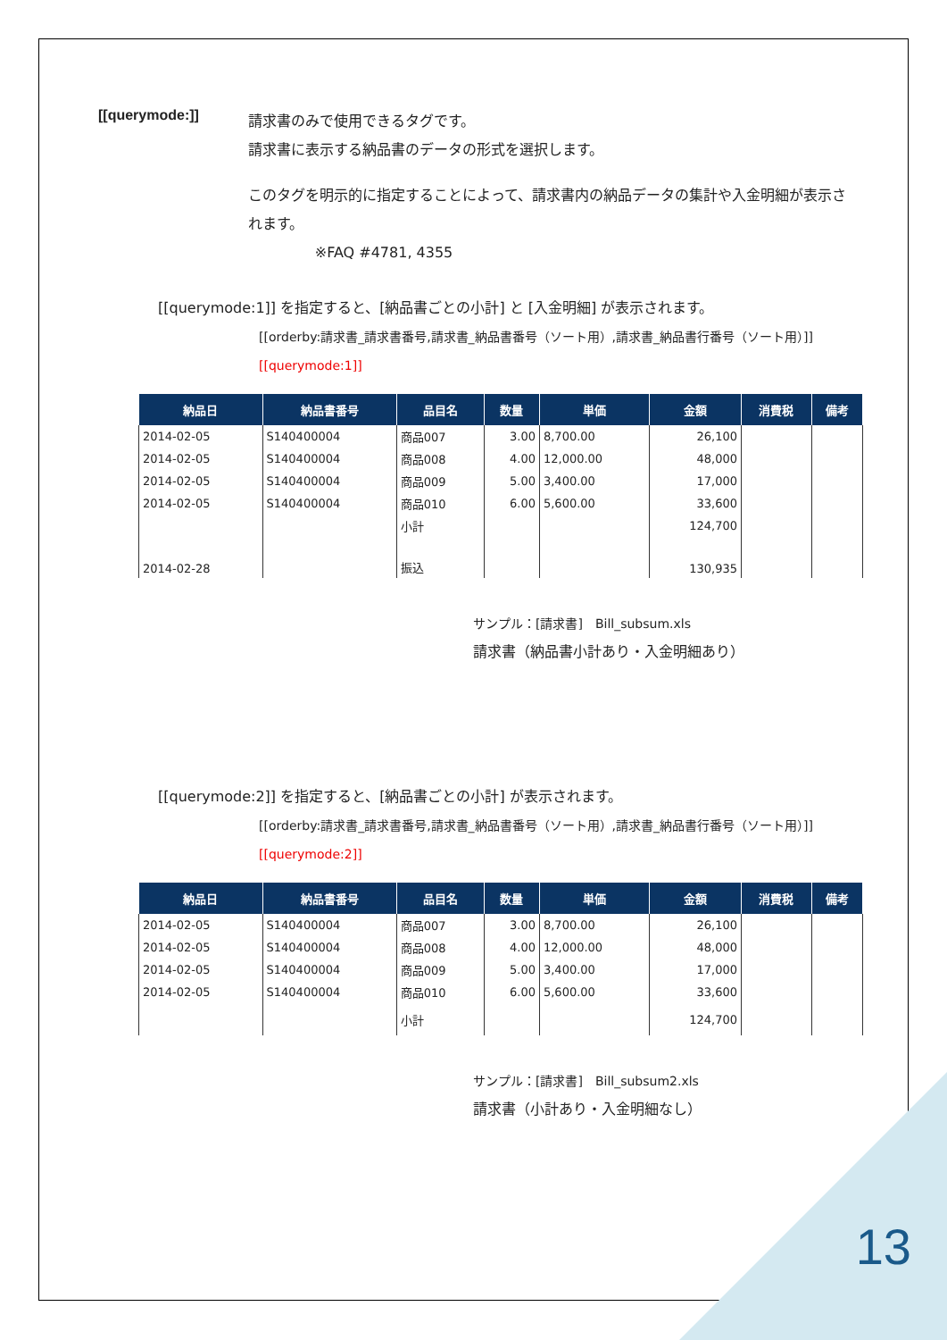[[querymode:]]
請求書のみで使用できるタグです。
請求書に表示する納品書のデータの形式を選択します。
このタグを明示的に指定することによって、請求書内の納品データの集計や入金明細が表示されます。
※FAQ #4781, 4355
[[querymode:1]] を指定すると、[納品書ごとの小計] と [入金明細] が表示されます。
[[orderby:請求書_請求書番号,請求書_納品書番号（ソート用）,請求書_納品書行番号（ソート用）]][[querymode:1]]
| 納品日 | 納品書番号 | 品目名 | 数量 | 単価 | 金額 | 消費税 | 備考 |
| --- | --- | --- | --- | --- | --- | --- | --- |
| 2014-02-05 | S140400004 | 商品007 | 3.00 | 8,700.00 | 26,100 | | |
| 2014-02-05 | S140400004 | 商品008 | 4.00 | 12,000.00 | 48,000 | | |
| 2014-02-05 | S140400004 | 商品009 | 5.00 | 3,400.00 | 17,000 | | |
| 2014-02-05 | S140400004 | 商品010 | 6.00 | 5,600.00 | 33,600 | | |
| | | 小計 | | | 124,700 | | |
| 2014-02-28 | | 振込 | | | 130,935 | | |
サンプル：[請求書]　Bill_subsum.xls
請求書（納品書小計あり・入金明細あり）
[[querymode:2]] を指定すると、[納品書ごとの小計] が表示されます。
[[orderby:請求書_請求書番号,請求書_納品書番号（ソート用）,請求書_納品書行番号（ソート用）]][[querymode:2]]
| 納品日 | 納品書番号 | 品目名 | 数量 | 単価 | 金額 | 消費税 | 備考 |
| --- | --- | --- | --- | --- | --- | --- | --- |
| 2014-02-05 | S140400004 | 商品007 | 3.00 | 8,700.00 | 26,100 | | |
| 2014-02-05 | S140400004 | 商品008 | 4.00 | 12,000.00 | 48,000 | | |
| 2014-02-05 | S140400004 | 商品009 | 5.00 | 3,400.00 | 17,000 | | |
| 2014-02-05 | S140400004 | 商品010 | 6.00 | 5,600.00 | 33,600 | | |
| | | 小計 | | | 124,700 | | |
サンプル：[請求書]　Bill_subsum2.xls
請求書（小計あり・入金明細なし）
13